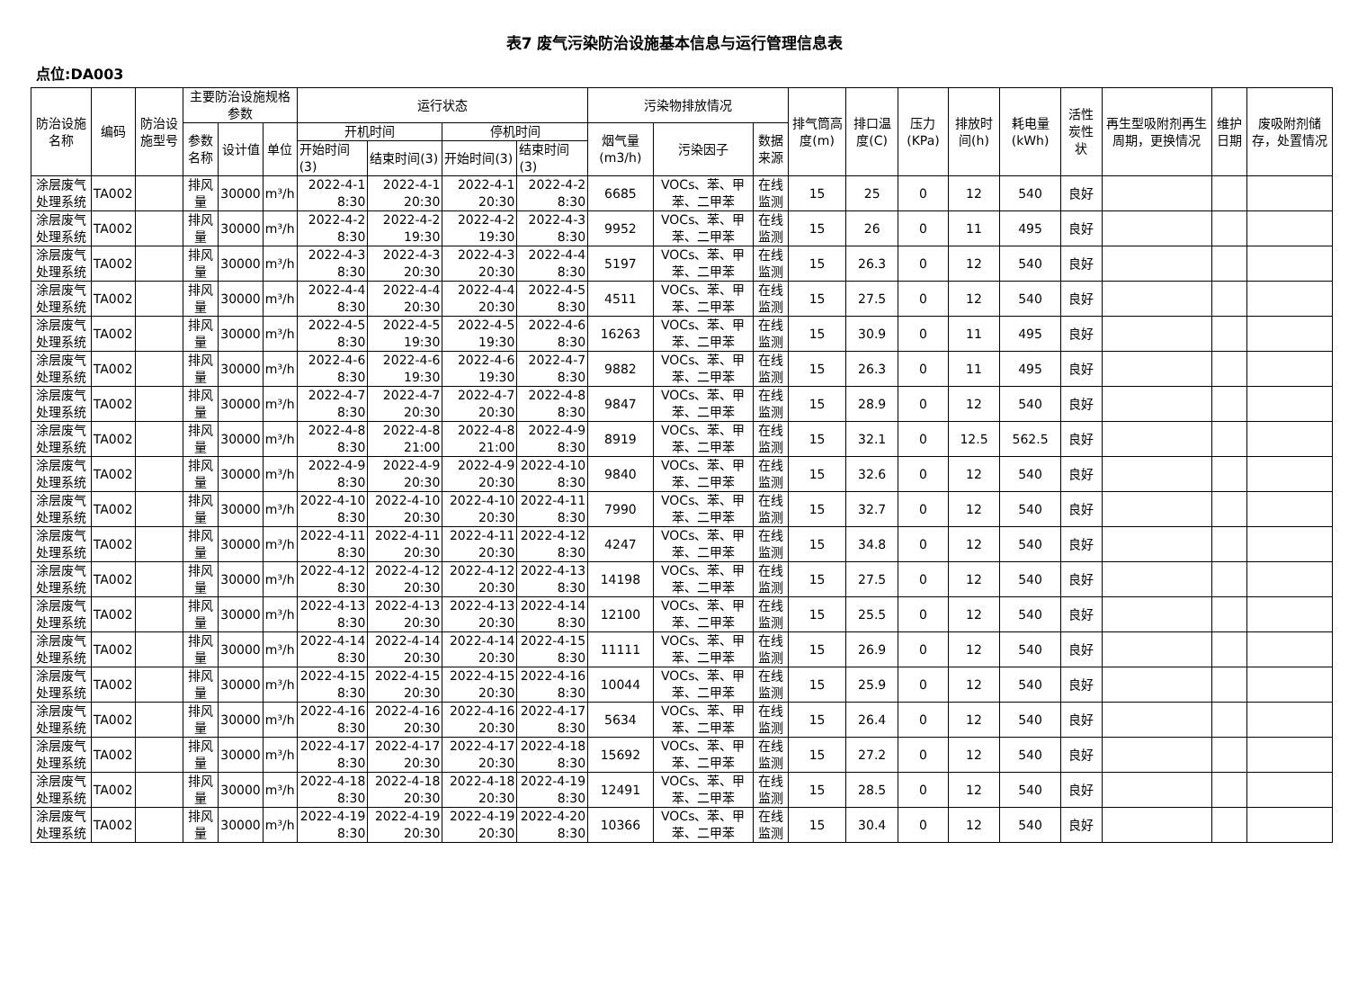表7 废气污染防治设施基本信息与运行管理信息表
点位:DA003
| 防治设施名称 | 编码 | 防治设施型号 | 主要防治设施规格参数 | | | 运行状态 | | | | 污染物排放情况 | | | 排气筒高度(m) | 排口温度(C) | 压力(KPa) | 排放时间(h) | 耗电量(kWh) | 活性炭性状 | 再生型吸附剂再生周期，更换情况 | 维护日期 | 废吸附剂储存，处置情况 |
| --- | --- | --- | --- | --- | --- | --- | --- | --- | --- | --- | --- | --- | --- | --- | --- | --- | --- | --- | --- | --- | --- |
| | | | 参数名称 | 设计值 | 单位 | 开机时间 | | 停机时间 | | 烟气量(m3/h) | 污染因子 | 数据来源 | | | | | | | | | |
| | | | | | | 开始时间(3) | 结束时间(3) | 开始时间(3) | 结束时间(3) | | | | | | | | | | | | |
| 涂层废气处理系统 | TA002 | | 排风量 | 30000 | m³/h | 2022-4-1 8:30 | 2022-4-1 20:30 | 2022-4-1 20:30 | 2022-4-2 8:30 | 6685 | VOCs、苯、甲苯、二甲苯 | 在线监测 | 15 | 25 | 0 | 12 | 540 | 良好 | | | |
| 涂层废气处理系统 | TA002 | | 排风量 | 30000 | m³/h | 2022-4-2 8:30 | 2022-4-2 19:30 | 2022-4-2 19:30 | 2022-4-3 8:30 | 9952 | VOCs、苯、甲苯、二甲苯 | 在线监测 | 15 | 26 | 0 | 11 | 495 | 良好 | | | |
| 涂层废气处理系统 | TA002 | | 排风量 | 30000 | m³/h | 2022-4-3 8:30 | 2022-4-3 20:30 | 2022-4-3 20:30 | 2022-4-4 8:30 | 5197 | VOCs、苯、甲苯、二甲苯 | 在线监测 | 15 | 26.3 | 0 | 12 | 540 | 良好 | | | |
| 涂层废气处理系统 | TA002 | | 排风量 | 30000 | m³/h | 2022-4-4 8:30 | 2022-4-4 20:30 | 2022-4-4 20:30 | 2022-4-5 8:30 | 4511 | VOCs、苯、甲苯、二甲苯 | 在线监测 | 15 | 27.5 | 0 | 12 | 540 | 良好 | | | |
| 涂层废气处理系统 | TA002 | | 排风量 | 30000 | m³/h | 2022-4-5 8:30 | 2022-4-5 19:30 | 2022-4-5 19:30 | 2022-4-6 8:30 | 16263 | VOCs、苯、甲苯、二甲苯 | 在线监测 | 15 | 30.9 | 0 | 11 | 495 | 良好 | | | |
| 涂层废气处理系统 | TA002 | | 排风量 | 30000 | m³/h | 2022-4-6 8:30 | 2022-4-6 19:30 | 2022-4-6 19:30 | 2022-4-7 8:30 | 9882 | VOCs、苯、甲苯、二甲苯 | 在线监测 | 15 | 26.3 | 0 | 11 | 495 | 良好 | | | |
| 涂层废气处理系统 | TA002 | | 排风量 | 30000 | m³/h | 2022-4-7 8:30 | 2022-4-7 20:30 | 2022-4-7 20:30 | 2022-4-8 8:30 | 9847 | VOCs、苯、甲苯、二甲苯 | 在线监测 | 15 | 28.9 | 0 | 12 | 540 | 良好 | | | |
| 涂层废气处理系统 | TA002 | | 排风量 | 30000 | m³/h | 2022-4-8 8:30 | 2022-4-8 21:00 | 2022-4-8 21:00 | 2022-4-9 8:30 | 8919 | VOCs、苯、甲苯、二甲苯 | 在线监测 | 15 | 32.1 | 0 | 12.5 | 562.5 | 良好 | | | |
| 涂层废气处理系统 | TA002 | | 排风量 | 30000 | m³/h | 2022-4-9 8:30 | 2022-4-9 20:30 | 2022-4-9 20:30 | 2022-4-10 8:30 | 9840 | VOCs、苯、甲苯、二甲苯 | 在线监测 | 15 | 32.6 | 0 | 12 | 540 | 良好 | | | |
| 涂层废气处理系统 | TA002 | | 排风量 | 30000 | m³/h | 2022-4-10 8:30 | 2022-4-10 20:30 | 2022-4-10 20:30 | 2022-4-11 8:30 | 7990 | VOCs、苯、甲苯、二甲苯 | 在线监测 | 15 | 32.7 | 0 | 12 | 540 | 良好 | | | |
| 涂层废气处理系统 | TA002 | | 排风量 | 30000 | m³/h | 2022-4-11 8:30 | 2022-4-11 20:30 | 2022-4-11 20:30 | 2022-4-12 8:30 | 4247 | VOCs、苯、甲苯、二甲苯 | 在线监测 | 15 | 34.8 | 0 | 12 | 540 | 良好 | | | |
| 涂层废气处理系统 | TA002 | | 排风量 | 30000 | m³/h | 2022-4-12 8:30 | 2022-4-12 20:30 | 2022-4-12 20:30 | 2022-4-13 8:30 | 14198 | VOCs、苯、甲苯、二甲苯 | 在线监测 | 15 | 27.5 | 0 | 12 | 540 | 良好 | | | |
| 涂层废气处理系统 | TA002 | | 排风量 | 30000 | m³/h | 2022-4-13 8:30 | 2022-4-13 20:30 | 2022-4-13 20:30 | 2022-4-14 8:30 | 12100 | VOCs、苯、甲苯、二甲苯 | 在线监测 | 15 | 25.5 | 0 | 12 | 540 | 良好 | | | |
| 涂层废气处理系统 | TA002 | | 排风量 | 30000 | m³/h | 2022-4-14 8:30 | 2022-4-14 20:30 | 2022-4-14 20:30 | 2022-4-15 8:30 | 11111 | VOCs、苯、甲苯、二甲苯 | 在线监测 | 15 | 26.9 | 0 | 12 | 540 | 良好 | | | |
| 涂层废气处理系统 | TA002 | | 排风量 | 30000 | m³/h | 2022-4-15 8:30 | 2022-4-15 20:30 | 2022-4-15 20:30 | 2022-4-16 8:30 | 10044 | VOCs、苯、甲苯、二甲苯 | 在线监测 | 15 | 25.9 | 0 | 12 | 540 | 良好 | | | |
| 涂层废气处理系统 | TA002 | | 排风量 | 30000 | m³/h | 2022-4-16 8:30 | 2022-4-16 20:30 | 2022-4-16 20:30 | 2022-4-17 8:30 | 5634 | VOCs、苯、甲苯、二甲苯 | 在线监测 | 15 | 26.4 | 0 | 12 | 540 | 良好 | | | |
| 涂层废气处理系统 | TA002 | | 排风量 | 30000 | m³/h | 2022-4-17 8:30 | 2022-4-17 20:30 | 2022-4-17 20:30 | 2022-4-18 8:30 | 15692 | VOCs、苯、甲苯、二甲苯 | 在线监测 | 15 | 27.2 | 0 | 12 | 540 | 良好 | | | |
| 涂层废气处理系统 | TA002 | | 排风量 | 30000 | m³/h | 2022-4-18 8:30 | 2022-4-18 20:30 | 2022-4-18 20:30 | 2022-4-19 8:30 | 12491 | VOCs、苯、甲苯、二甲苯 | 在线监测 | 15 | 28.5 | 0 | 12 | 540 | 良好 | | | |
| 涂层废气处理系统 | TA002 | | 排风量 | 30000 | m³/h | 2022-4-19 8:30 | 2022-4-19 20:30 | 2022-4-19 20:30 | 2022-4-20 8:30 | 10366 | VOCs、苯、甲苯、二甲苯 | 在线监测 | 15 | 30.4 | 0 | 12 | 540 | 良好 | | | |